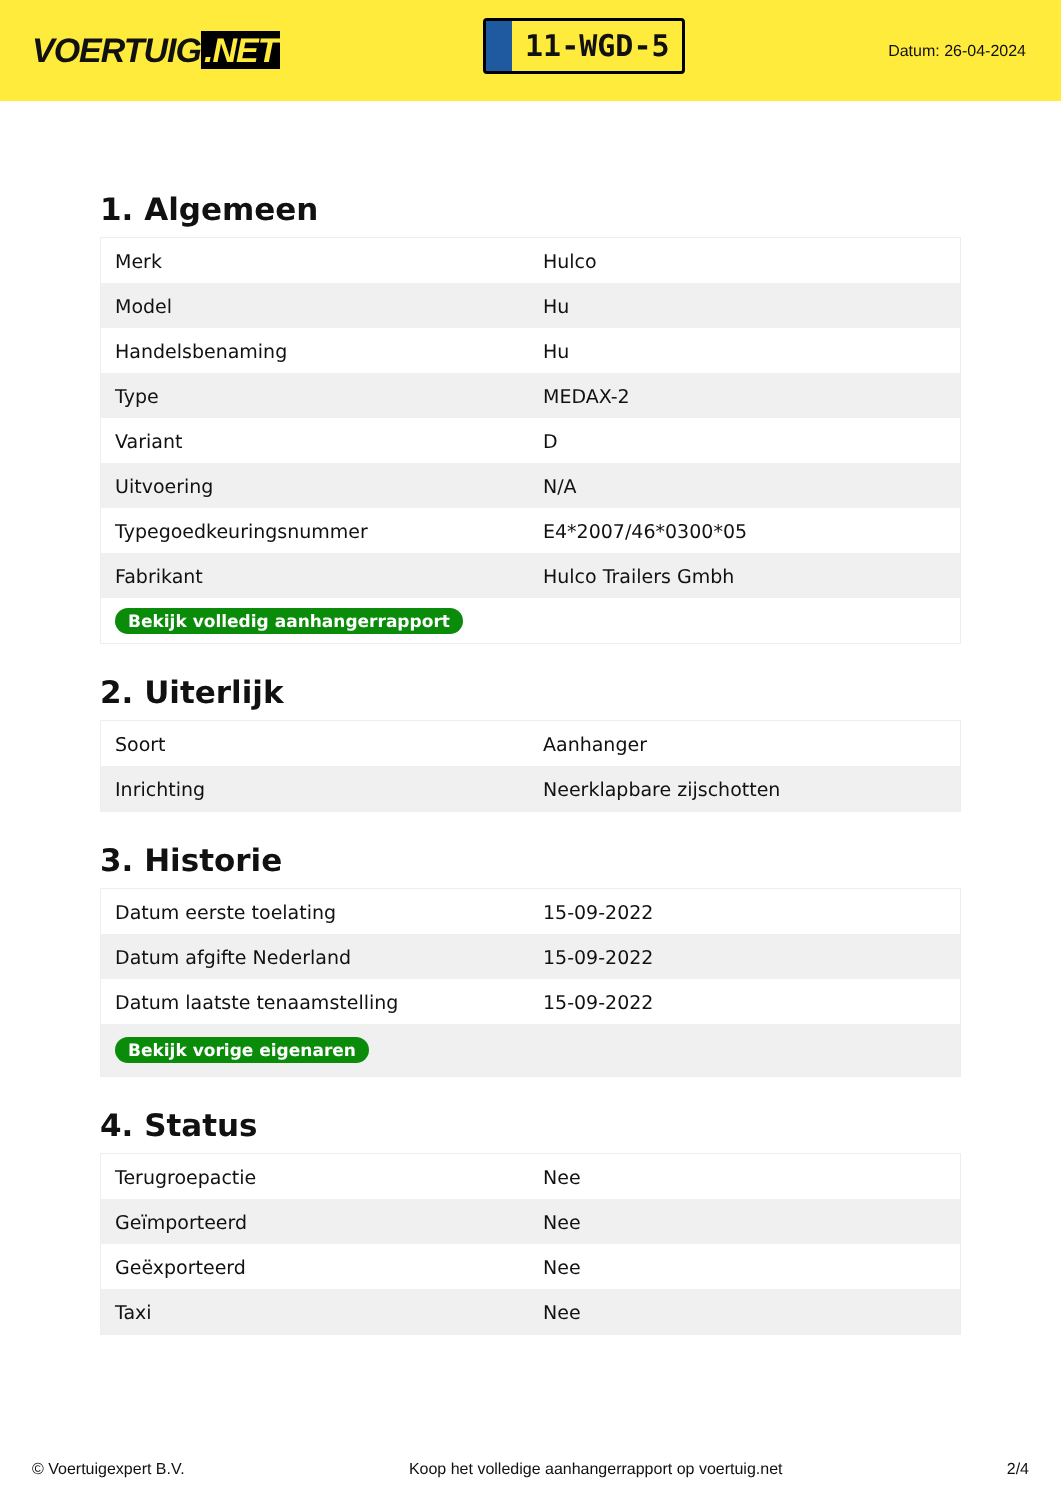VOERTUIG.NET
11-WGD-5
Datum: 26-04-2024
1. Algemeen
| Merk | Hulco |
| Model | Hu |
| Handelsbenaming | Hu |
| Type | MEDAX-2 |
| Variant | D |
| Uitvoering | N/A |
| Typegoedkeuringsnummer | E4*2007/46*0300*05 |
| Fabrikant | Hulco Trailers Gmbh |
| Bekijk volledig aanhangerrapport | |
2. Uiterlijk
| Soort | Aanhanger |
| Inrichting | Neerklapbare zijschotten |
3. Historie
| Datum eerste toelating | 15-09-2022 |
| Datum afgifte Nederland | 15-09-2022 |
| Datum laatste tenaamstelling | 15-09-2022 |
| Bekijk vorige eigenaren | |
4. Status
| Terugroepactie | Nee |
| Geïmporteerd | Nee |
| Geëxporteerd | Nee |
| Taxi | Nee |
© Voertuigexpert B.V. Koop het volledige aanhangerrapport op voertuig.net 2/4